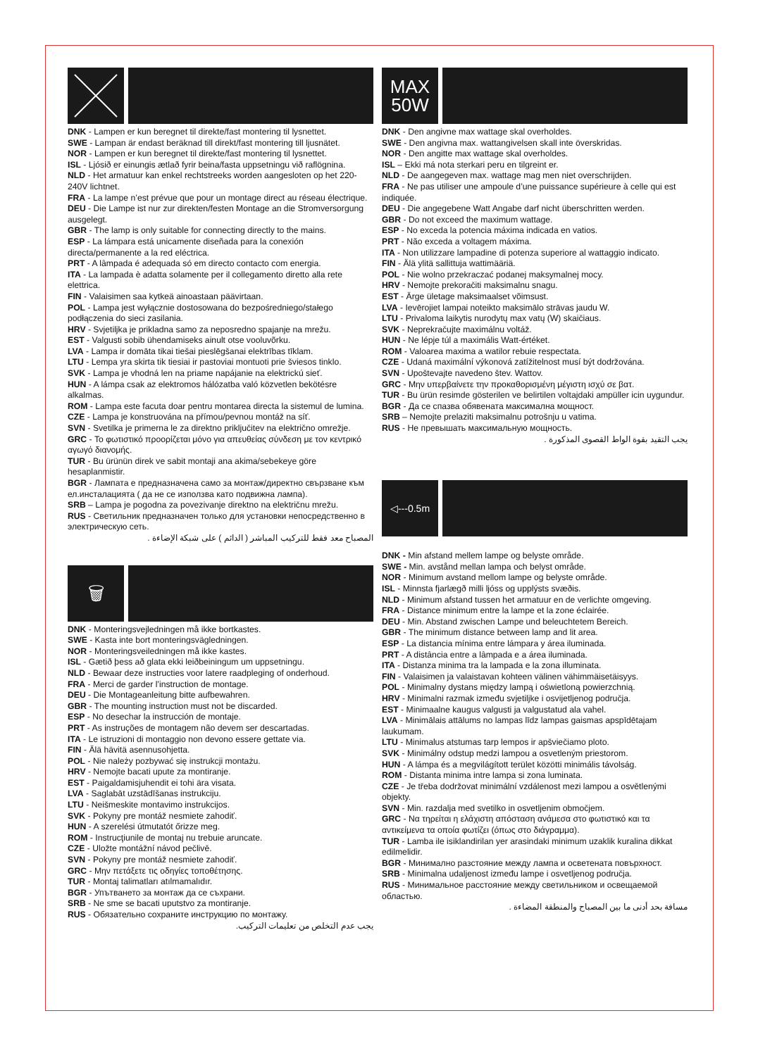DNK - Lampen er kun beregnet til direkte/fast montering til lysnettet.
SWE - Lampan är endast beräknad till direkt/fast montering till ljusnätet.
NOR - Lampen er kun beregnet til direkte/fast montering til lysnettet.
ISL - Ljósið er einungis ætlað fyrir beina/fasta uppsetningu við raflögnina.
NLD - Het armatuur kan enkel rechtstreeks worden aangesloten op het 220-240V lichtnet.
FRA - La lampe n’est prévue que pour un montage direct au réseau électrique.
DEU - Die Lampe ist nur zur direkten/festen Montage an die Stromversorgung ausgelegt.
GBR - The lamp is only suitable for connecting directly to the mains.
ESP - La lámpara está unicamente diseñada para la conexión directa/permanente a la red eléctrica.
PRT - A lâmpada é adequada só em directo contacto com energia.
ITA - La lampada è adatta solamente per il collegamento diretto alla rete elettrica.
FIN - Valaisimen saa kytkeä ainoastaan päävirtaan.
POL - Lampa jest wyłącznie dostosowana do bezpośredniego/stałego podłączenia do sieci zasilania.
HRV - Svjetiljka je prikladna samo za neposredno spajanje na mrežu.
EST - Valgusti sobib ühendamiseks ainult otse vooluvõrku.
LVA - Lampa ir domāta tikai tiešai pieslēgšanai elektrības tīklam.
LTU - Lempa yra skirta tik tiesiai ir pastoviai montuoti prie šviesos tinklo.
SVK - Lampa je vhodná len na priame napájanie na elektrickú sieť.
HUN - A lámpa csak az elektromos hálózatba való közvetlen bekötésre alkalmas.
ROM - Lampa este facuta doar pentru montarea directa la sistemul de lumina.
CZE - Lampa je konstruována na přímou/pevnou montáž na síť.
SVN - Svetilka je primerna le za direktno priključitev na električno omrežje.
GRC - Το φωτιστικό προορίζεται μόνο για απευθείας σύνδεση με τον κεντρικό αγωγό διανομής.
TUR - Bu ürünün direk ve sabit montaji ana akima/sebekeye göre hesaplanmistir.
BGR - Лампата е предназначена само за монтаж/директно свързване към ел.инсталацията ( да не се използва като подвижна лампа).
SRB – Lampa je pogodna za povezivanje direktno na električnu mrežu.
RUS - Светильник предназначен только для установки непосредственно в электрическую сеть.
المصباح معد فقط للتركيب المباشر ( الدائم ) على شبكة الإضاءة .
🗑
DNK - Monteringsvejledningen må ikke bortkastes.
SWE - Kasta inte bort monteringsvägledningen.
NOR - Monteringsveiledningen må ikke kastes.
ISL - Gætið þess að glata ekki leiðbeiningum um uppsetningu.
NLD - Bewaar deze instructies voor latere raadpleging of onderhoud.
FRA - Merci de garder l’instruction de montage.
DEU - Die Montageanleitung bitte aufbewahren.
GBR - The mounting instruction must not be discarded.
ESP - No desechar la instrucción de montaje.
PRT - As instruções de montagem não devem ser descartadas.
ITA - Le istruzioni di montaggio non devono essere gettate via.
FIN - Älä hävitä asennusohjetta.
POL - Nie należy pozbywać się instrukcji montażu.
HRV - Nemojte bacati upute za montiranje.
EST - Paigaldamisjuhendit ei tohi ära visata.
LVA - Saglabāt uzstādīšanas instrukciju.
LTU - Neišmeskite montavimo instrukcijos.
SVK - Pokyny pre montáž nesmiete zahodiť.
HUN - A szerelési útmutatót őrizze meg.
ROM - Instrucţiunile de montaj nu trebuie aruncate.
CZE - Uložte montážní návod pečlivě.
SVN - Pokyny pre montáž nesmiete zahodiť.
GRC - Μην πετάξετε τις οδηγίες τοποθέτησης.
TUR - Montaj talimatları atılmamalıdır.
BGR - Упътването за монтаж да се съхрани.
SRB - Ne sme se bacati uputstvo za montiranje.
RUS - Обязательно сохраните инструкцию по монтажу.
يجب عدم التخلص من تعليمات التركيب.
MAX
50W
DNK - Den angivne max wattage skal overholdes.
SWE - Den angivna max. wattangivelsen skall inte överskridas.
NOR - Den angitte max wattage skal overholdes.
ISL – Ekki má nota sterkari peru en tilgreint er.
NLD - De aangegeven max. wattage mag men niet overschrijden.
FRA - Ne pas utiliser une ampoule d’une puissance supérieure à celle qui est indiquée.
DEU - Die angegebene Watt Angabe darf nicht überschritten werden.
GBR - Do not exceed the maximum wattage.
ESP - No exceda la potencia máxima indicada en vatios.
PRT - Não exceda a voltagem máxima.
ITA - Non utilizzare lampadine di potenza superiore al wattaggio indicato.
FIN - Älä ylitä sallittuja wattimääriä.
POL - Nie wolno przekraczać podanej maksymalnej mocy.
HRV - Nemojte prekoračiti maksimalnu snagu.
EST - Ärge ületage maksimaalset võimsust.
LVA - Ievērojiet lampai noteikto maksimālo strāvas jaudu W.
LTU - Privaloma laikytis nurodytų max vatų (W) skaičiaus.
SVK - Neprekračujte maximálnu voltáž.
HUN - Ne lépje túl a maximális Watt-értéket.
ROM - Valoarea maxima a watilor rebuie respectata.
CZE - Udaná maximální výkonová zatížitelnost musí být dodržována.
SVN - Upoštevajte navedeno štev. Wattov.
GRC - Μην υπερβαίνετε την προκαθορισμένη μέγιστη ισχύ σε βατ.
TUR - Bu ürün resimde gösterilen ve belirtilen voltajdaki ampüller icin uygundur.
BGR - Да се спазва обявената максимална мощност.
SRB – Nemojte prelaziti maksimalnu potrošnju u vatima.
RUS - Не превышать максимальную мощность.
يجب التقيد بقوة الواط القصوى المذكورة .
◁---0.5m
DNK - Min afstand mellem lampe og belyste område.
SWE - Min. avstånd mellan lampa och belyst område.
NOR - Minimum avstand mellom lampe og belyste område.
ISL - Minnsta fjarlægð milli ljóss og upplýsts svæðis.
NLD - Minimum afstand tussen het armatuur en de verlichte omgeving.
FRA - Distance minimum entre la lampe et la zone éclairée.
DEU - Min. Abstand zwischen Lampe und beleuchtetem Bereich.
GBR - The minimum distance between lamp and lit area.
ESP - La distancia mínima entre lámpara y área iluminada.
PRT - A distância entre a lâmpada e a área iluminada.
ITA - Distanza minima tra la lampada e la zona illuminata.
FIN - Valaisimen ja valaistavan kohteen välinen vähimmäisetäisyys.
POL - Minimalny dystans między lampą i oświetloną powierzchnią.
HRV - Minimalni razmak između svjetiljke i osvijetljenog područja.
EST - Minimaalne kaugus valgusti ja valgustatud ala vahel.
LVA - Minimālais attālums no lampas līdz lampas gaismas apspīdētajam laukumam.
LTU - Minimalus atstumas tarp lempos ir apšviečiamo ploto.
SVK - Minimálny odstup medzi lampou a osvetleným priestorom.
HUN - A lámpa és a megvilágított terület közötti minimális távolság.
ROM - Distanta minima intre lampa si zona luminata.
CZE - Je třeba dodržovat minimální vzdálenost mezi lampou a osvětlenými objekty.
SVN - Min. razdalja med svetilko in osvetljenim območjem.
GRC - Να τηρείται η ελάχιστη απόσταση ανάμεσα στο φωτιστικό και τα αντικείμενα τα οποία φωτίζει (όπως στο διάγραμμα).
TUR - Lamba ile isiklandirilan yer arasindaki minimum uzaklik kuralina dikkat edilmelidir.
BGR - Минимално разстояние между лампа и осветената повърхност.
SRB - Minimalna udaljenost između lampe i osvetljenog područja.
RUS - Минимальное расстояние между светильником и освещаемой областью.
مسافة بحد أدنى ما بين المصباح والمنطقة المضاءة .